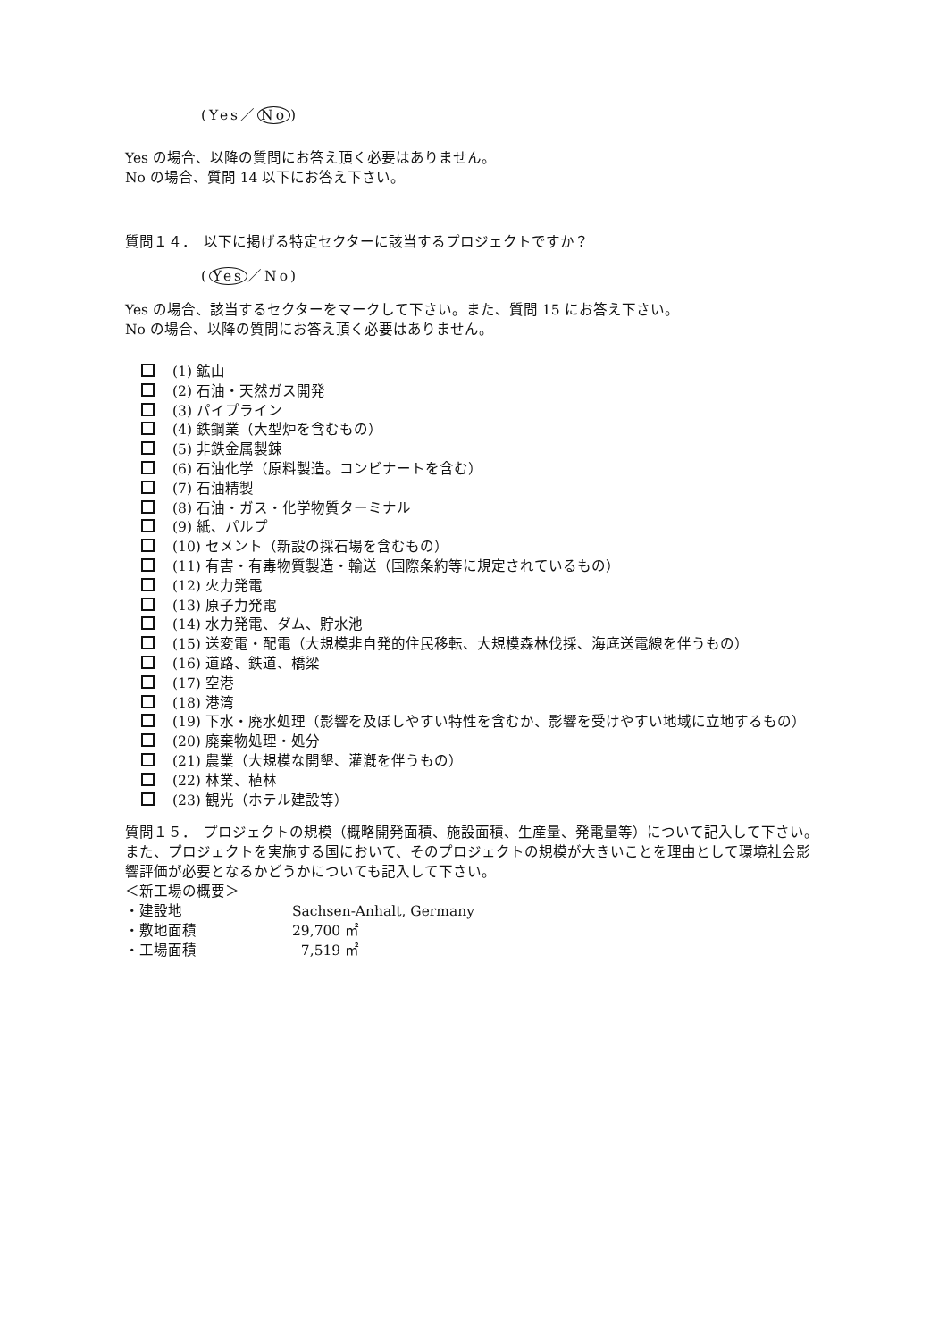(Yes／ No)
Yes の場合、以降の質問にお答え頂く必要はありません。
No の場合、質問 14 以下にお答え下さい。
質問１４．　以下に掲げる特定セクターに該当するプロジェクトですか？
(Yes ／No)
Yes の場合、該当するセクターをマークして下さい。また、質問 15 にお答え下さい。
No の場合、以降の質問にお答え頂く必要はありません。
(1) 鉱山
(2) 石油・天然ガス開発
(3) パイプライン
(4) 鉄鋼業（大型炉を含むもの）
(5) 非鉄金属製錬
(6) 石油化学（原料製造。コンビナートを含む）
(7) 石油精製
(8) 石油・ガス・化学物質ターミナル
(9) 紙、パルプ
(10) セメント（新設の採石場を含むもの）
(11) 有害・有毒物質製造・輸送（国際条約等に規定されているもの）
(12) 火力発電
(13) 原子力発電
(14) 水力発電、ダム、貯水池
(15) 送変電・配電（大規模非自発的住民移転、大規模森林伐採、海底送電線を伴うもの）
(16) 道路、鉄道、橋梁
(17) 空港
(18) 港湾
(19) 下水・廃水処理（影響を及ぼしやすい特性を含むか、影響を受けやすい地域に立地するもの）
(20) 廃棄物処理・処分
(21) 農業（大規模な開墾、灌漑を伴うもの）
(22) 林業、植林
(23) 観光（ホテル建設等）
質問１５．　プロジェクトの規模（概略開発面積、施設面積、生産量、発電量等）について記入して下さい。また、プロジェクトを実施する国において、そのプロジェクトの規模が大きいことを理由として環境社会影響評価が必要となるかどうかについても記入して下さい。
＜新工場の概要＞
・建設地 Sachsen-Anhalt, Germany
・敷地面積 29,700 ㎡
・工場面積 7,519 ㎡